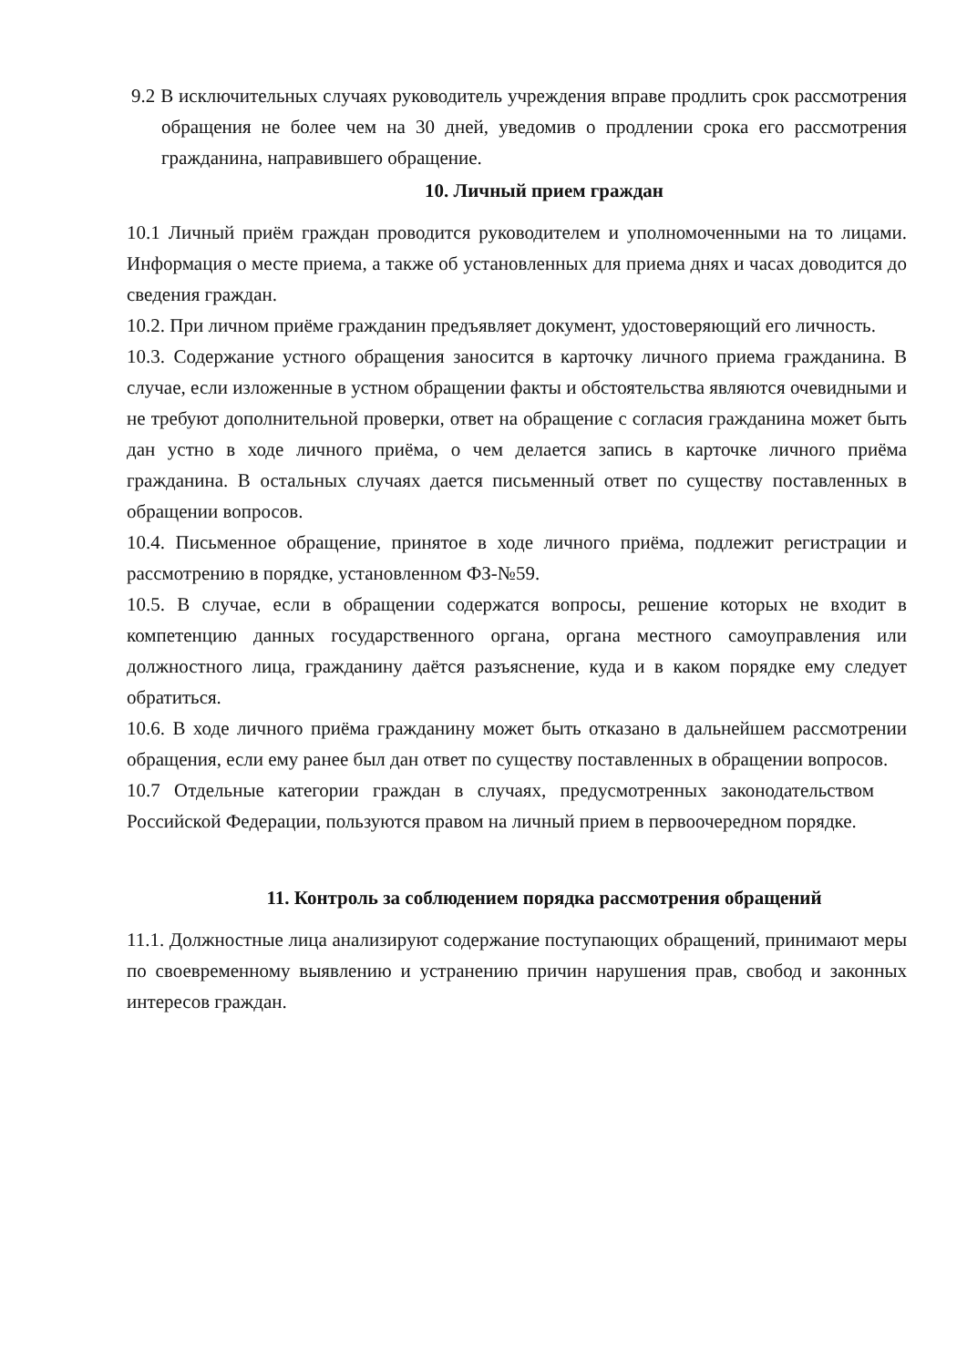9.2 В исключительных случаях руководитель учреждения вправе продлить срок рассмотрения обращения не более чем на 30 дней, уведомив о продлении срока его рассмотрения гражданина, направившего обращение.
10. Личный прием граждан
10.1 Личный приём граждан проводится руководителем и уполномоченными на то лицами. Информация о месте приема, а также об установленных для приема днях и часах доводится до сведения граждан.
10.2. При личном приёме гражданин предъявляет документ, удостоверяющий его личность.
10.3. Содержание устного обращения заносится в карточку личного приема гражданина. В случае, если изложенные в устном обращении факты и обстоятельства являются очевидными и не требуют дополнительной проверки, ответ на обращение с согласия гражданина может быть дан устно в ходе личного приёма, о чем делается запись в карточке личного приёма гражданина. В остальных случаях дается письменный ответ по существу поставленных в обращении вопросов.
10.4. Письменное обращение, принятое в ходе личного приёма, подлежит регистрации и рассмотрению в порядке, установленном ФЗ-№59.
10.5. В случае, если в обращении содержатся вопросы, решение которых не входит в компетенцию данных государственного органа, органа местного самоуправления или должностного лица, гражданину даётся разъяснение, куда и в каком порядке ему следует обратиться.
10.6. В ходе личного приёма гражданину может быть отказано в дальнейшем рассмотрении обращения, если ему ранее был дан ответ по существу поставленных в обращении вопросов.
10.7 Отдельные категории граждан в случаях, предусмотренных законодательством Российской Федерации, пользуются правом на личный прием в первоочередном порядке.
11. Контроль за соблюдением порядка рассмотрения обращений
11.1. Должностные лица анализируют содержание поступающих обращений, принимают меры по своевременному выявлению и устранению причин нарушения прав, свобод и законных интересов граждан.